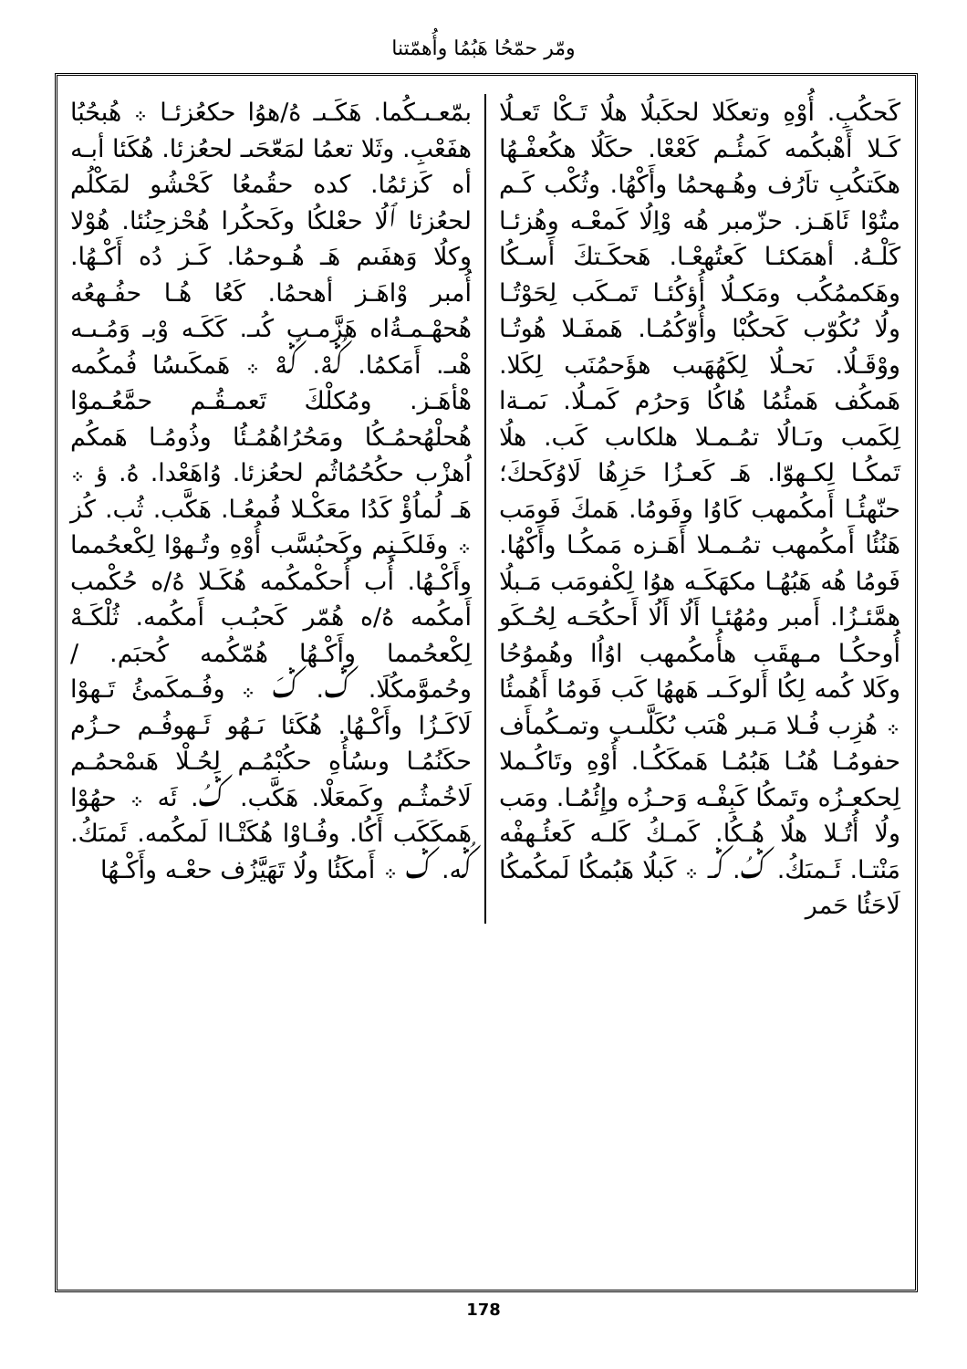ومّر حمّحُا هَبُمُا وأُهمّتنا
بمّعـىـكُما. هَكَـىـ هُ/هوُا حكعُزئـا ܀ هُبحُبُا هفَعْبِ. وثَلا تعمُا لمَعّحَىـ لحعُزئا. هُكَئا أبـه أه كَزئمُا. كده حقُمعُا كَحْشُو لمَكْلُم لحعُزئا ٱلُا حعْلكُا وكَحكُرا هُحْزحِنُئا. هُوْلا وكلُا وَهفَىم هَـ هُـوحمُا. كَـز دُه أَكْـهُا. أُمبر وْاهَـز أهحمُا. كَعُا هُـا حفُـهعُه هُحهْـمـةُاه هَزَّمـب كُىـ. كَكَـه وْبـ وَمُـىـه هْىـ. أَمَكمُا. ݣُهْ. ݣُهْ ܀ هَمكَىسُا فُمكُمه هْأهَـز. ومُكلْكَ تَعمـقُـم حمَّعُـموْا هُحلْهُحمُـكُا ومَحُرُاهُمُـئُا وذُومُـا هَمكُم اُهزْب حكُحُمُاثُم لحعُزئا. وُاهَعْدا. هُ. ؤ ܀ هَـ لُماُؤْ كَدُا معَكْـلا فُمعُـا. هَكَّب. ثُب. كُز ܀ وفَلكَـنِم وكَحبُسَّب أُوْهِ وتُـهوْا لِكْعحُمما وأَكْـهُا. أُب أُحكْمكُمه هُكَـلا هُ/ه حُكْمب أَمكُمه هُ/ه هُمّر كَحبُـب أَمكُمه. ثُلْكَـهْ لِكْعحُمما وأَكْـهُا هُمّكُمه كُحبَم. / وحُموَّمكُلَا. ݣ. ݣَ ܀ وفُـمكَمئُ تَـهوْا لَاكَـزُا وأَكْـهُا. هُكَئا ىَـهُو ئَـهوفُـم حـزُم حكَنُمُـا وىسُأُهِ حكُبْمُـم لِحُـلْا هَىمْحمُـم لَاخُمثُـم وكَمعَلْا. هَكَّب. ݣُ. ئَه ܀ حهُوْا هَمكَكَب أَكُا. وفُـاوْا هُكَتْـاا لَمكُمه. ئَمىَكُ. ݣُه. ݣ ܀ أَمكَئُا ولُا تَهَيَّزُف حعْـه وأَكْـهُا
كَحكُبِ. أُوْهِ وتعكَلا لحكَبلُا هلُا تَـكْا تَعـلُا كَـلا أَهْبكُمه كَمئُـم كَعْعْا. حكَلُا هكُعفْـهُا هكَتكُبِ تاَرُف وهُـهحمُا وأَكْهُا. وثُكْب كَـم متُوْا ئَاهَـز. حزّمبر هُه وْاِلُا كَمعْـه وهُزئـا كَلْـهُ. أهمَكئـا كَعتُهعْـا. هَحكَـتكَ أَسـكُا وهَكممُكُب ومَكـلُا أُؤكُئـا تَمـكَب لِحَوْتُـا ولُا ىُكُوّب كَحكُبْا وأُوّكُمُـا. هَمفَـلا هُوتُـا ووْقَـلُا. ىَحـلُا لِكَهُهَىب هؤَحمُنَب لِكَلا. هَمكُف هَمئُمُا هُاكُا وَحرُم كَمـلُا. ىَمـةا لِكَمب وىَـالُا تمُـمـلا هلكاىب كَب. هلُا تَمكُـا لِكـهوّا. هَـ كَعـزُا حَزِهُا لَاوُكَحكَ؛ حنّهئُـا أَمكُمهب كَاوُا وفَومُا. هَمكَ فَومَب هَنُئُا أَمكُمهب تمُـمـلا أَهَـزه مَمكُـا وأَكْهُا. فَومُا هُه هَبُهُـا مكهَكَـه هوُا لِكْفومَب مَـبلُا همَّئـزُا. أَمبر ومُهُئـا أَلُا أَلُا أَحكُحَـه لِحُـكَو أُوحكُـا مـهقَب هأُمكُمهب اوُاُا وهُموُحُا وكَلا كُمه لِكُا أَلوكَـىـ هَههُا كَب فَومُا أَهُمئُا ܀ هُزِب فُـلا مَـبر هْىَب ىُكَلَّىـب وتمـكُمأَف حفومُـا هُىُـا هَبُمُـا هَمكَكُـا. أُوْهِ وتَاكُـملا لِحكعـزُه وتَمكُا كَبِفْـه وَحـزُه وإِئُمُـا. ومَب ولُا أُتُـلا هلُا هُـكُا. كَمـكُ كَلـه كَعئُـهفْه مَنْتـا. ئَـمىَكُ. ݣُ. ݣـ ܀ كَبلُا هَبُمكُا لَمكُمكُا لَاحَئُا حَمر
178